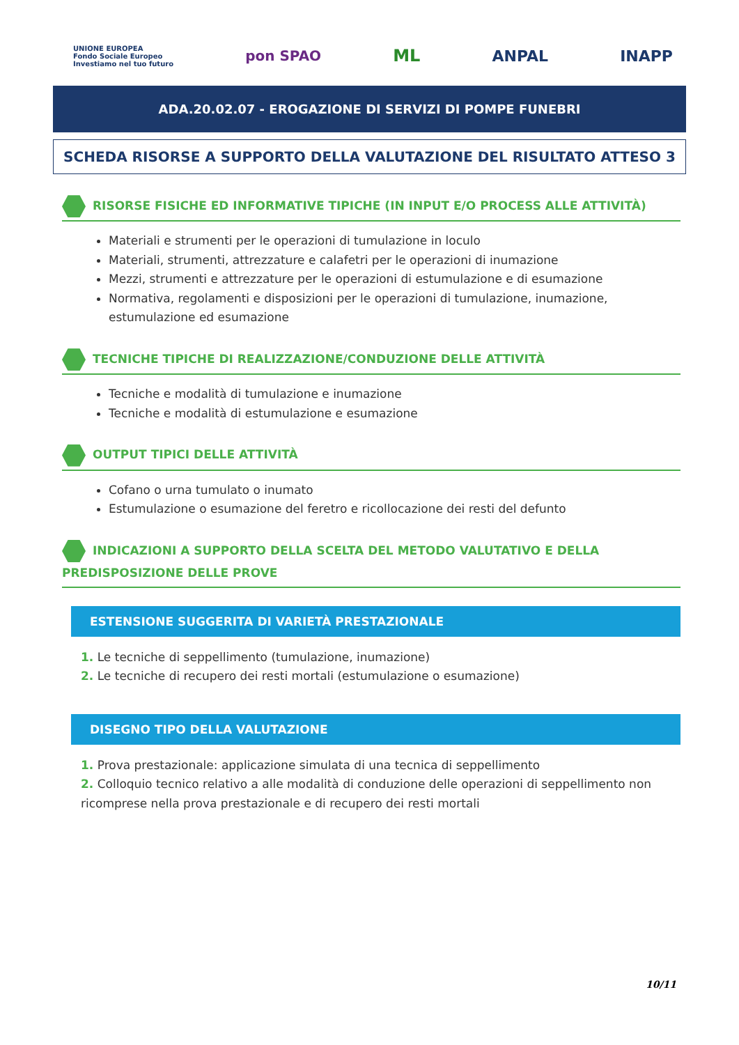UNIONE EUROPEA
Fondo Sociale Europeo
Investiamo nel tuo futuro
pon SPAO
ML ANPAL INAPP
ADA.20.02.07 - EROGAZIONE DI SERVIZI DI POMPE FUNEBRI
SCHEDA RISORSE A SUPPORTO DELLA VALUTAZIONE DEL RISULTATO ATTESO 3
RISORSE FISICHE ED INFORMATIVE TIPICHE (IN INPUT E/O PROCESS ALLE ATTIVITÀ)
Materiali e strumenti per le operazioni di tumulazione in loculo
Materiali, strumenti, attrezzature e calafetri per le operazioni di inumazione
Mezzi, strumenti e attrezzature per le operazioni di estumulazione e di esumazione
Normativa, regolamenti e disposizioni per le operazioni di tumulazione, inumazione, estumulazione ed esumazione
TECNICHE TIPICHE DI REALIZZAZIONE/CONDUZIONE DELLE ATTIVITÀ
Tecniche e modalità di tumulazione e inumazione
Tecniche e modalità di estumulazione e esumazione
OUTPUT TIPICI DELLE ATTIVITÀ
Cofano o urna tumulato o inumato
Estumulazione o esumazione del feretro e ricollocazione dei resti del defunto
INDICAZIONI A SUPPORTO DELLA SCELTA DEL METODO VALUTATIVO E DELLA PREDISPOSIZIONE DELLE PROVE
ESTENSIONE SUGGERITA DI VARIETÀ PRESTAZIONALE
1. Le tecniche di seppellimento (tumulazione, inumazione)
2. Le tecniche di recupero dei resti mortali (estumulazione o esumazione)
DISEGNO TIPO DELLA VALUTAZIONE
1. Prova prestazionale: applicazione simulata di una tecnica di seppellimento
2. Colloquio tecnico relativo a alle modalità di conduzione delle operazioni di seppellimento non ricomprese nella prova prestazionale e di recupero dei resti mortali
10/11